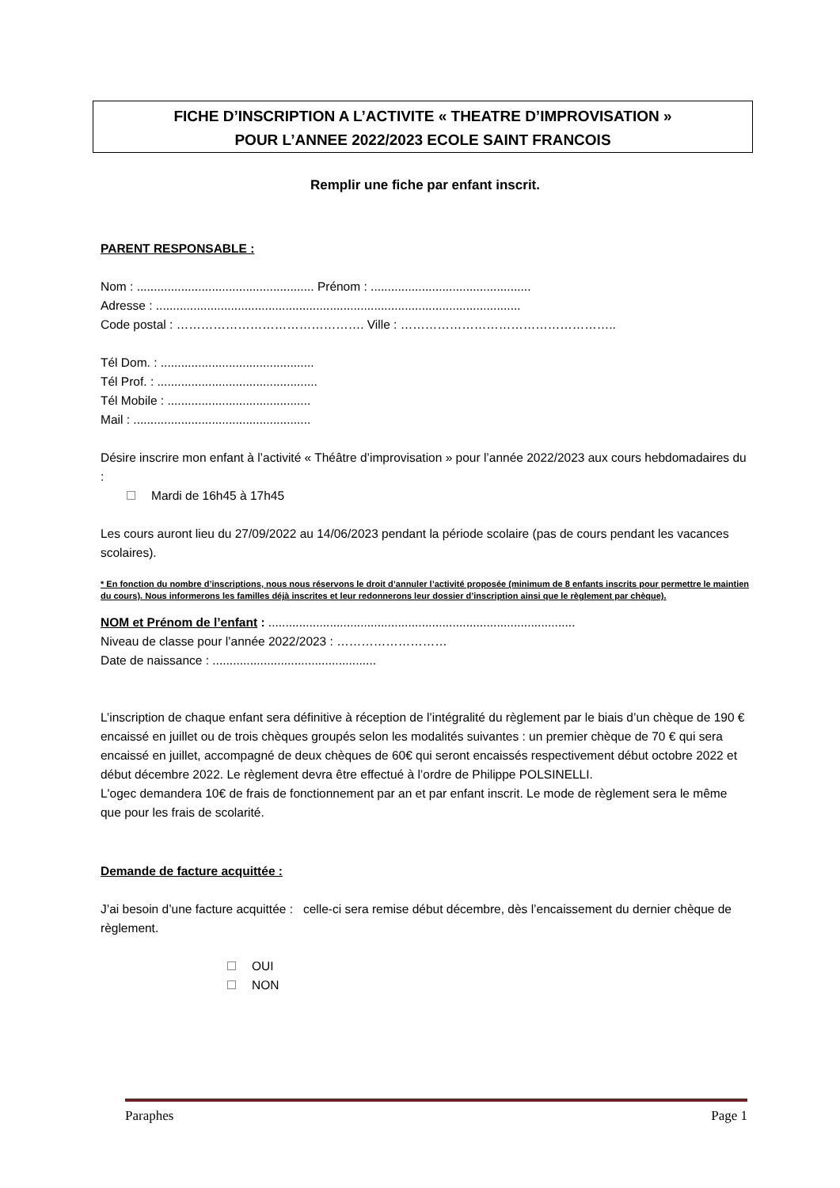FICHE D’INSCRIPTION A L’ACTIVITE « THEATRE D’IMPROVISATION »
POUR L’ANNEE 2022/2023 ECOLE SAINT FRANCOIS
Remplir une fiche par enfant inscrit.
PARENT RESPONSABLE :
Nom : .................................................... Prénom : ...............................................
Adresse : ...........................................................................................................
Code postal : ………………………………………. Ville : ……………………………………………..
Tél Dom. : .............................................
Tél Prof. : ...............................................
Tél Mobile : ..........................................
Mail : ....................................................
Désire inscrire mon enfant à l’activité « Théâtre d’improvisation » pour l’année 2022/2023 aux cours hebdomadaires du :
Mardi de 16h45 à 17h45
Les cours auront lieu du 27/09/2022 au 14/06/2023 pendant la période scolaire (pas de cours pendant les vacances scolaires).
* En fonction du nombre d’inscriptions, nous nous réservons le droit d’annuler l’activité proposée (minimum de 8 enfants inscrits pour permettre le maintien du cours). Nous informerons les familles déjà inscrites et leur redonnerons leur dossier d’inscription ainsi que le règlement par chèque).
NOM et Prénom de l’enfant : ..........................................................................................
Niveau de classe pour l’année 2022/2023 : ………………………
Date de naissance : ................................................
L’inscription de chaque enfant sera définitive à réception de l’intégralité du règlement par le biais d’un chèque de 190 € encaissé en juillet ou de trois chèques groupés selon les modalités suivantes : un premier chèque de 70 € qui sera encaissé en juillet, accompagné de deux chèques de 60€ qui seront encaissés respectivement début octobre 2022 et début décembre 2022. Le règlement devra être effectué à l’ordre de Philippe POLSINELLI.
L'ogec demandera 10€ de frais de fonctionnement par an et par enfant inscrit. Le mode de règlement sera le même que pour les frais de scolarité.
Demande de facture acquittée :
J’ai besoin d’une facture acquittée : celle-ci sera remise début décembre, dès l’encaissement du dernier chèque de règlement.
OUI
NON
Paraphes Page 1